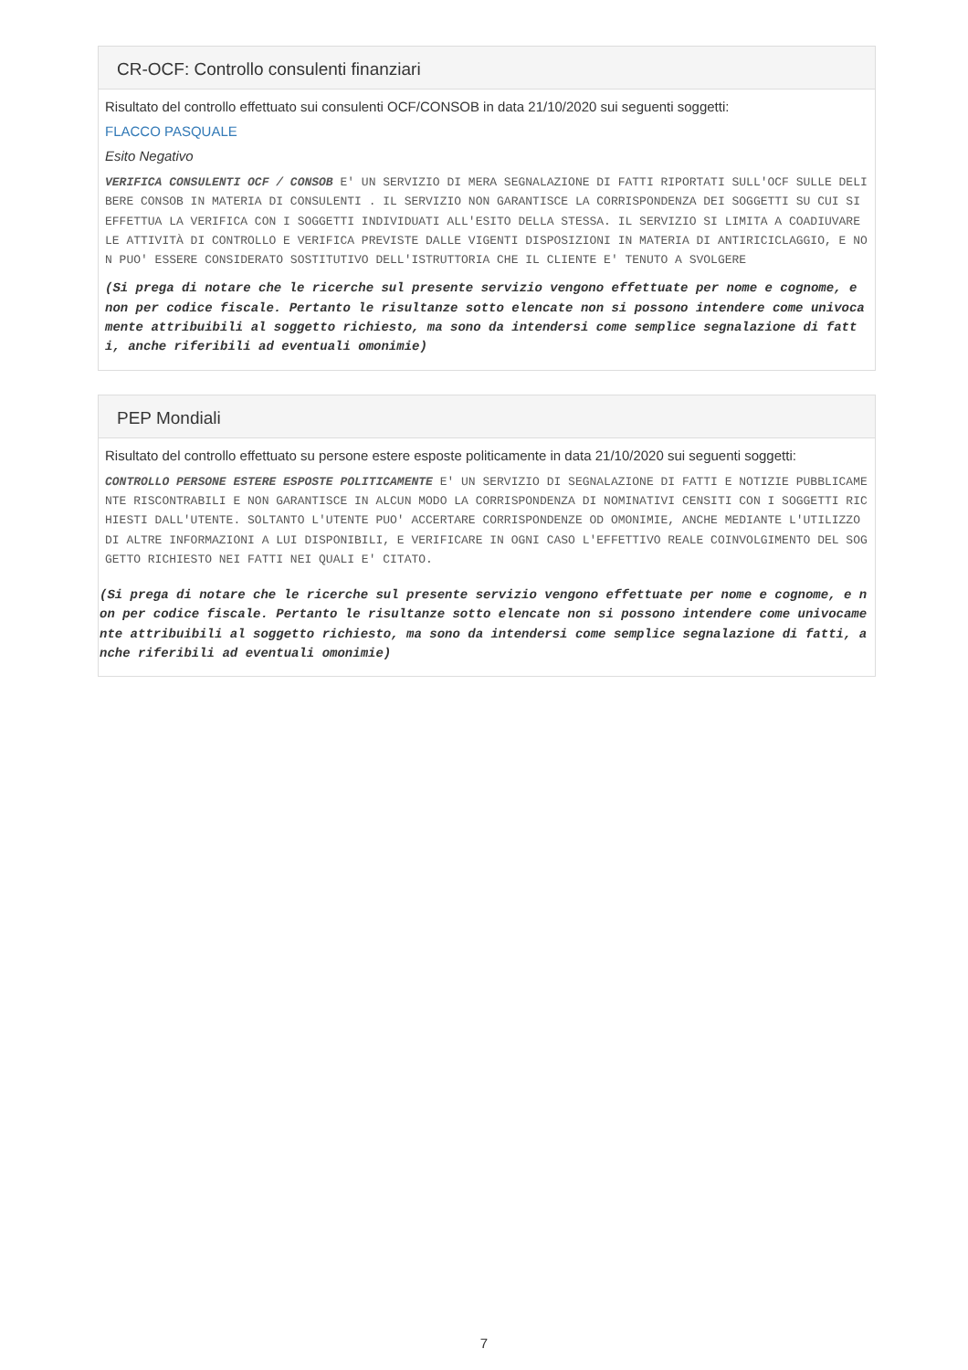CR-OCF: Controllo consulenti finanziari
Risultato del controllo effettuato sui consulenti OCF/CONSOB in data 21/10/2020 sui seguenti soggetti:
FLACCO PASQUALE
Esito Negativo
VERIFICA CONSULENTI OCF / CONSOB E' UN SERVIZIO DI MERA SEGNALAZIONE DI FATTI RIPORTATI SULL'OCF SULLE DELIBERE CONSOB IN MATERIA DI CONSULENTI . IL SERVIZIO NON GARANTISCE LA CORRISPONDENZA DEI SOGGETTI SU CUI SI EFFETTUA LA VERIFICA CON I SOGGETTI INDIVIDUATI ALL'ESITO DELLA STESSA. IL SERVIZIO SI LIMITA A COADIUVARE LE ATTIVITÀ DI CONTROLLO E VERIFICA PREVISTE DALLE VIGENTI DISPOSIZIONI IN MATERIA DI ANTIRICICLAGGIO, E NON PUO' ESSERE CONSIDERATO SOSTITUTIVO DELL'ISTRUTTORIA CHE IL CLIENTE E' TENUTO A SVOLGERE
(Si prega di notare che le ricerche sul presente servizio vengono effettuate per nome e cognome, e non per codice fiscale. Pertanto le risultanze sotto elencate non si possono intendere come univocamente attribuibili al soggetto richiesto, ma sono da intendersi come semplice segnalazione di fatti, anche riferibili ad eventuali omonimie)
PEP Mondiali
Risultato del controllo effettuato su persone estere esposte politicamente in data 21/10/2020 sui seguenti soggetti:
CONTROLLO PERSONE ESTERE ESPOSTE POLITICAMENTE E' UN SERVIZIO DI SEGNALAZIONE DI FATTI E NOTIZIE PUBBLICAMENTE RISCONTRABILI E NON GARANTISCE IN ALCUN MODO LA CORRISPONDENZA DI NOMINATIVI CENSITI CON I SOGGETTI RICHIESTI DALL'UTENTE. SOLTANTO L'UTENTE PUO' ACCERTARE CORRISPONDENZE OD OMONIMIE, ANCHE MEDIANTE L'UTILIZZO DI ALTRE INFORMAZIONI A LUI DISPONIBILI, E VERIFICARE IN OGNI CASO L'EFFETTIVO REALE COINVOLGIMENTO DEL SOGGETTO RICHIESTO NEI FATTI NEI QUALI E' CITATO.
(Si prega di notare che le ricerche sul presente servizio vengono effettuate per nome e cognome, e non per codice fiscale. Pertanto le risultanze sotto elencate non si possono intendere come univocamente attribuibili al soggetto richiesto, ma sono da intendersi come semplice segnalazione di fatti, anche riferibili ad eventuali omonimie)
7